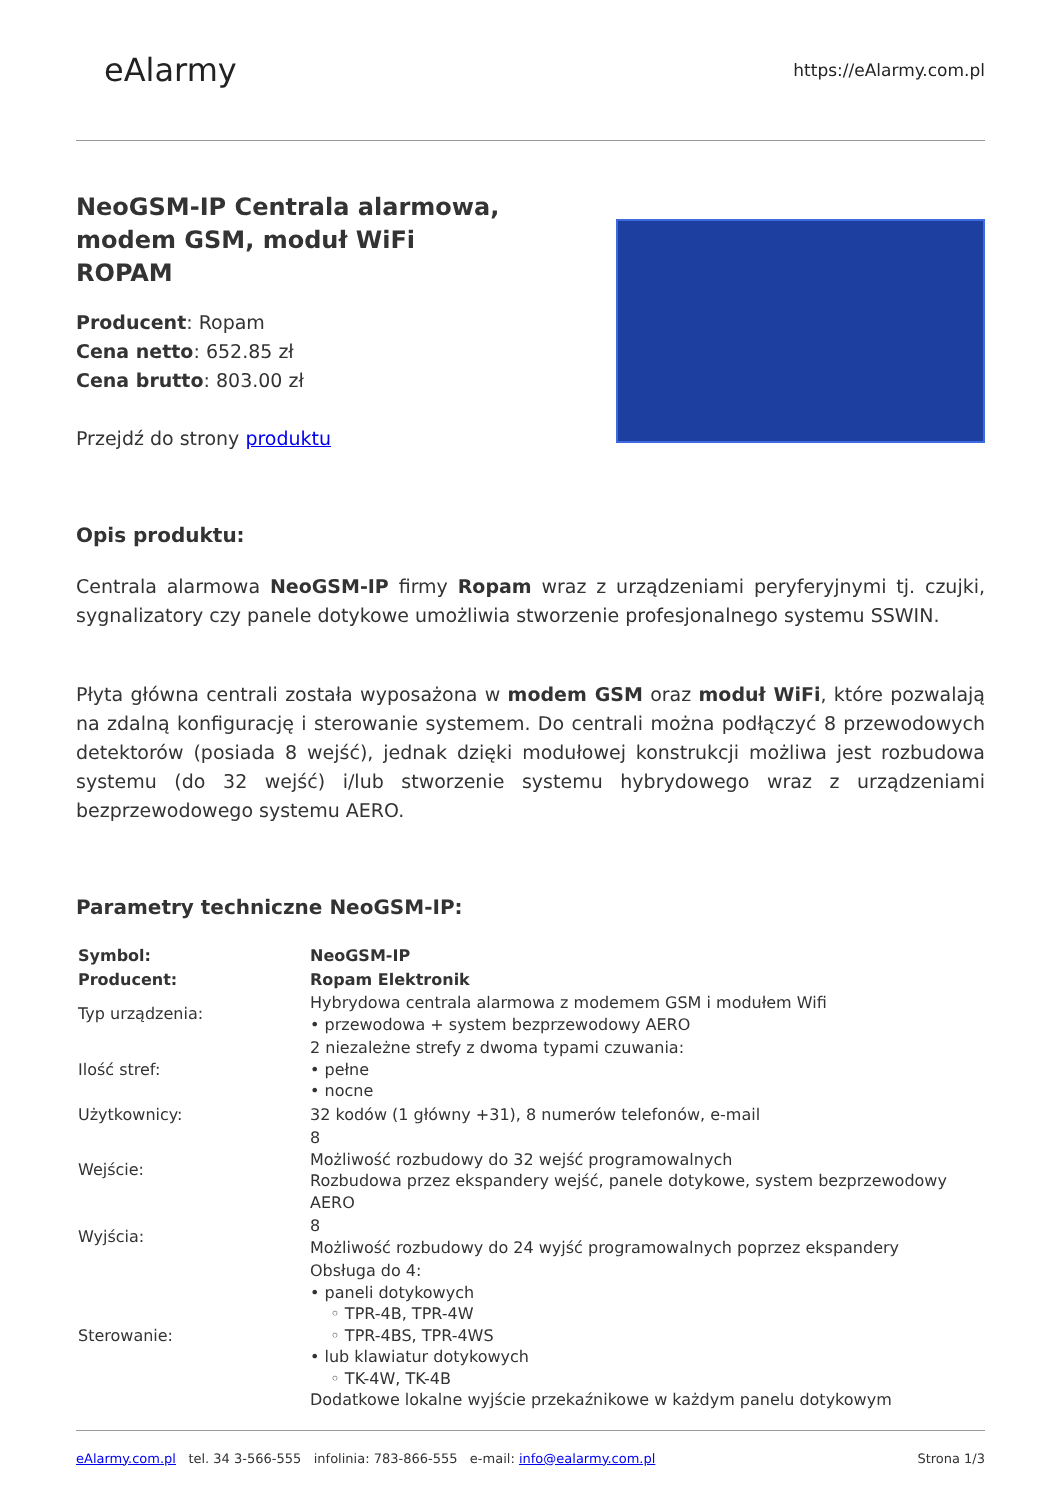eAlarmy
https://eAlarmy.com.pl
NeoGSM-IP Centrala alarmowa, modem GSM, moduł WiFi ROPAM
Producent: Ropam
Cena netto: 652.85 zł
Cena brutto: 803.00 zł
Przejdź do strony produktu
Opis produktu:
Centrala alarmowa NeoGSM-IP firmy Ropam wraz z urządzeniami peryferyjnymi tj. czujki, sygnalizatory czy panele dotykowe umożliwia stworzenie profesjonalnego systemu SSWIN.
Płyta główna centrali została wyposażona w modem GSM oraz moduł WiFi, które pozwalają na zdalną konfigurację i sterowanie systemem. Do centrali można podłączyć 8 przewodowych detektorów (posiada 8 wejść), jednak dzięki modułowej konstrukcji możliwa jest rozbudowa systemu (do 32 wejść) i/lub stworzenie systemu hybrydowego wraz z urządzeniami bezprzewodowego systemu AERO.
Parametry techniczne NeoGSM-IP:
| Symbol: | NeoGSM-IP |
| Producent: | Ropam Elektronik |
| Typ urządzenia: | Hybrydowa centrala alarmowa z modemem GSM i modułem Wifi • przewodowa + system bezprzewodowy AERO |
| Ilość stref: | 2 niezależne strefy z dwoma typami czuwania: • pełne • nocne |
| Użytkownicy: | 32 kodów (1 główny +31), 8 numerów telefonów, e-mail |
| Wejście: | 8 Możliwość rozbudowy do 32 wejść programowalnych Rozbudowa przez ekspandery wejść, panele dotykowe, system bezprzewodowy AERO |
| Wyjścia: | 8 Możliwość rozbudowy do 24 wyjść programowalnych poprzez ekspandery |
| Sterowanie: | Obsługa do 4: • paneli dotykowych ◦ TPR-4B, TPR-4W ◦ TPR-4BS, TPR-4WS • lub klawiatur dotykowych ◦ TK-4W, TK-4B Dodatkowe lokalne wyjście przekaźnikowe w każdym panelu dotykowym |
eAlarmy.com.pl tel. 34 3-566-555 infolinia: 783-866-555 e-mail: info@ealarmy.com.pl
Strona 1/3